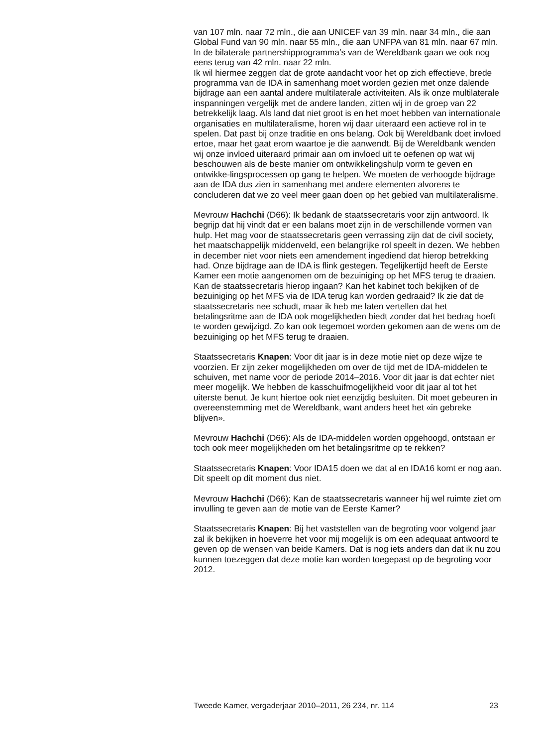van 107 mln. naar 72 mln., die aan UNICEF van 39 mln. naar 34 mln., die aan Global Fund van 90 mln. naar 55 mln., die aan UNFPA van 81 mln. naar 67 mln. In de bilaterale partnershipprogramma’s van de Wereldbank gaan we ook nog eens terug van 42 mln. naar 22 mln.
Ik wil hiermee zeggen dat de grote aandacht voor het op zich effectieve, brede programma van de IDA in samenhang moet worden gezien met onze dalende bijdrage aan een aantal andere multilaterale activiteiten. Als ik onze multilaterale inspanningen vergelijk met de andere landen, zitten wij in de groep van 22 betrekkelijk laag. Als land dat niet groot is en het moet hebben van internationale organisaties en multilateralisme, horen wij daar uiteraard een actieve rol in te spelen. Dat past bij onze traditie en ons belang. Ook bij Wereldbank doet invloed ertoe, maar het gaat erom waartoe je die aanwendt. Bij de Wereldbank wenden wij onze invloed uiteraard primair aan om invloed uit te oefenen op wat wij beschouwen als de beste manier om ontwikkelingshulp vorm te geven en ontwikke-lingsprocessen op gang te helpen. We moeten de verhoogde bijdrage aan de IDA dus zien in samenhang met andere elementen alvorens te concluderen dat we zo veel meer gaan doen op het gebied van multilateralisme.
Mevrouw Hachchi (D66): Ik bedank de staatssecretaris voor zijn antwoord. Ik begrijp dat hij vindt dat er een balans moet zijn in de verschillende vormen van hulp. Het mag voor de staatssecretaris geen verrassing zijn dat de civil society, het maatschappelijk middenveld, een belangrijke rol speelt in dezen. We hebben in december niet voor niets een amendement ingediend dat hierop betrekking had. Onze bijdrage aan de IDA is flink gestegen. Tegelijkertijd heeft de Eerste Kamer een motie aangenomen om de bezuiniging op het MFS terug te draaien. Kan de staatssecretaris hierop ingaan? Kan het kabinet toch bekijken of de bezuiniging op het MFS via de IDA terug kan worden gedraaid? Ik zie dat de staatssecretaris nee schudt, maar ik heb me laten vertellen dat het betalingsritme aan de IDA ook mogelijkheden biedt zonder dat het bedrag hoeft te worden gewijzigd. Zo kan ook tegemoet worden gekomen aan de wens om de bezuiniging op het MFS terug te draaien.
Staatssecretaris Knapen: Voor dit jaar is in deze motie niet op deze wijze te voorzien. Er zijn zeker mogelijkheden om over de tijd met de IDA-middelen te schuiven, met name voor de periode 2014–2016. Voor dit jaar is dat echter niet meer mogelijk. We hebben de kasschuifmogelijkheid voor dit jaar al tot het uiterste benut. Je kunt hiertoe ook niet eenzijdig besluiten. Dit moet gebeuren in overeenstemming met de Wereldbank, want anders heet het «in gebreke blijven».
Mevrouw Hachchi (D66): Als de IDA-middelen worden opgehoogd, ontstaan er toch ook meer mogelijkheden om het betalingsritme op te rekken?
Staatssecretaris Knapen: Voor IDA15 doen we dat al en IDA16 komt er nog aan. Dit speelt op dit moment dus niet.
Mevrouw Hachchi (D66): Kan de staatssecretaris wanneer hij wel ruimte ziet om invulling te geven aan de motie van de Eerste Kamer?
Staatssecretaris Knapen: Bij het vaststellen van de begroting voor volgend jaar zal ik bekijken in hoeverre het voor mij mogelijk is om een adequaat antwoord te geven op de wensen van beide Kamers. Dat is nog iets anders dan dat ik nu zou kunnen toezeggen dat deze motie kan worden toegepast op de begroting voor 2012.
Tweede Kamer, vergaderjaar 2010–2011, 26 234, nr. 114 23